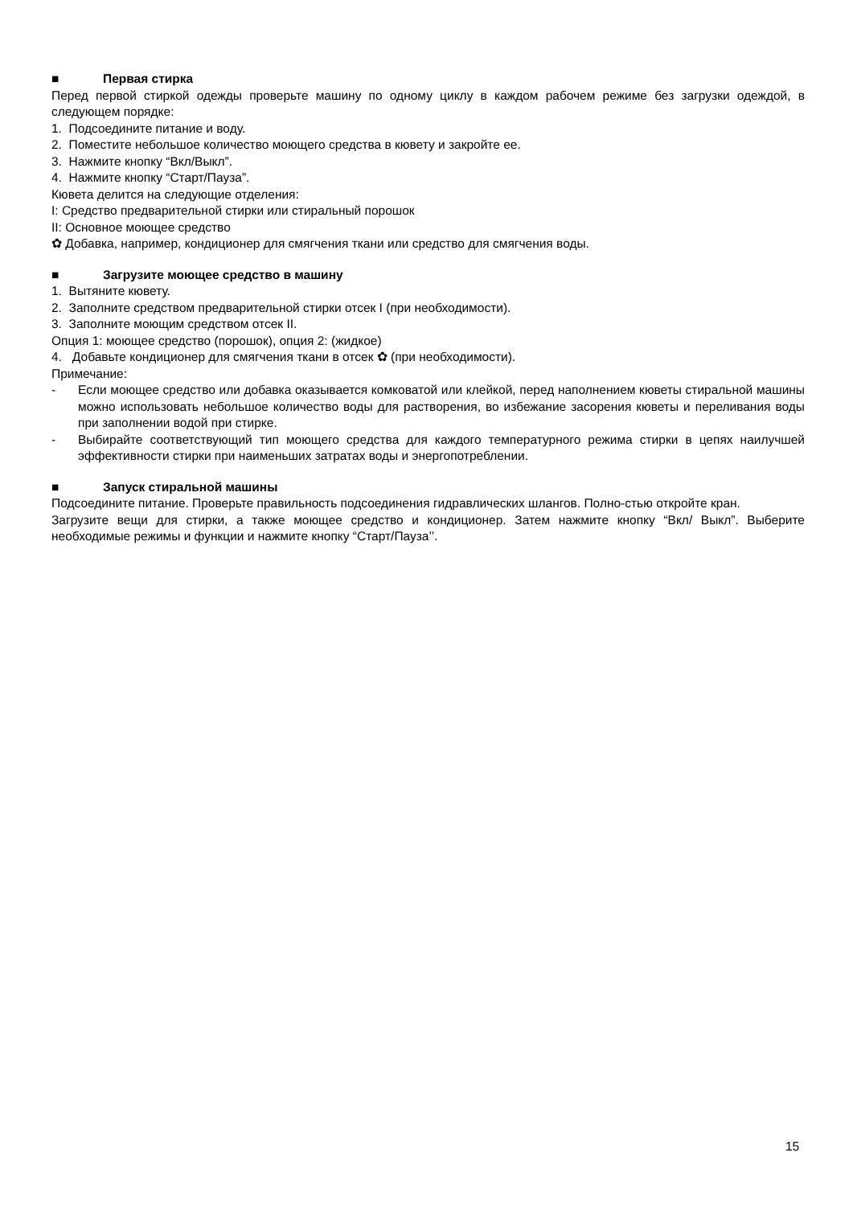■ Первая стирка
Перед первой стиркой одежды проверьте машину по одному циклу в каждом рабочем режиме без загрузки одеждой, в следующем порядке:
1. Подсоедините питание и воду.
2. Поместите небольшое количество моющего средства в кювету и закройте ее.
3. Нажмите кнопку “Вкл/Выкл”.
4. Нажмите кнопку “Старт/Пауза”.
Кювета делится на следующие отделения:
I: Средство предварительной стирки или стиральный порошок
II: Основное моющее средство
✿ Добавка, например, кондиционер для смягчения ткани или средство для смягчения воды.
■ Загрузите моющее средство в машину
1. Вытяните кювету.
2. Заполните средством предварительной стирки отсек I (при необходимости).
3. Заполните моющим средством отсек II.
Опция 1: моющее средство (порошок), опция 2: (жидкое)
4. Добавьте кондиционер для смягчения ткани в отсек ✿ (при необходимости).
Примечание:
- Если моющее средство или добавка оказывается комковатой или клейкой, перед наполнением кюветы стиральной машины можно использовать небольшое количество воды для растворения, во избежание засорения кюветы и переливания воды при заполнении водой при стирке.
- Выбирайте соответствующий тип моющего средства для каждого температурного режима стирки в цепях наилучшей эффективности стирки при наименьших затратах воды и энергопотреблении.
■ Запуск стиральной машины
Подсоедините питание. Проверьте правильность подсоединения гидравлических шлангов. Полно-стью откройте кран.
Загрузите вещи для стирки, а также моющее средство и кондиционер. Затем нажмите кнопку “Вкл/ Выкл”. Выберите необходимые режимы и функции и нажмите кнопку “Старт/Пауза’’.
15